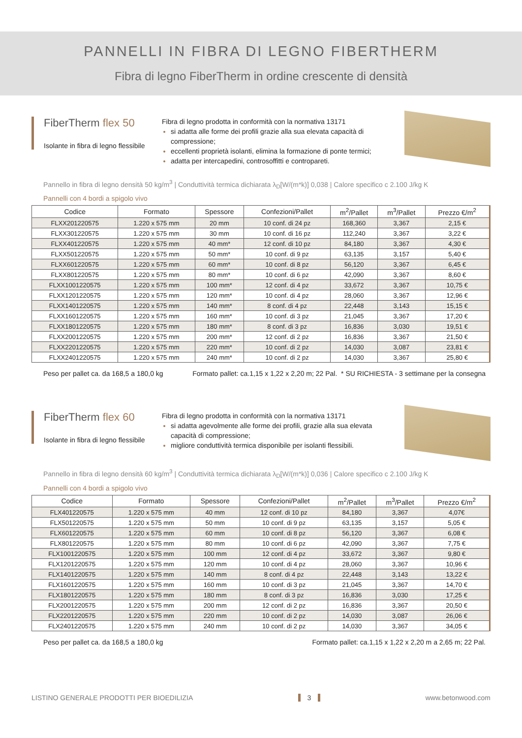PANNELLI IN FIBRA DI LEGNO FIBERTHERM
Fibra di legno FiberTherm in ordine crescente di densità
FiberTherm flex 50
Isolante in fibra di legno flessibile
Fibra di legno prodotta in conformità con la normativa 13171
si adatta alle forme dei profili grazie alla sua elevata capacità di compressione;
eccellenti proprietà isolanti, elimina la formazione di ponte termici;
adatta per intercapedini, controsoffitti e contropareti.
Pannello in fibra di legno densità 50 kg/m<sup>3</sup> | Conduttività termica dichiarata λ<sub>D</sub>[W/(m*k)] 0,038 | Calore specifico c 2.100 J/kg K
Pannelli con 4 bordi a spigolo vivo
| Codice | Formato | Spessore | Confezioni/Pallet | m<sup>2</sup>/Pallet | m<sup>3</sup>/Pallet | Prezzo €/m<sup>2</sup> |
| --- | --- | --- | --- | --- | --- | --- |
| FLXX201220575 | 1.220 x 575 mm | 20 mm | 10 conf. di 24 pz | 168,360 | 3,367 | 2,15 € |
| FLXX301220575 | 1.220 x 575 mm | 30 mm | 10 conf. di 16 pz | 112,240 | 3,367 | 3,22 € |
| FLXX401220575 | 1.220 x 575 mm | 40 mm* | 12 conf. di 10 pz | 84,180 | 3,367 | 4,30 € |
| FLXX501220575 | 1.220 x 575 mm | 50 mm* | 10 conf. di 9 pz | 63,135 | 3,157 | 5,40 € |
| FLXX601220575 | 1.220 x 575 mm | 60 mm* | 10 conf. di 8 pz | 56,120 | 3,367 | 6,45 € |
| FLXX801220575 | 1.220 x 575 mm | 80 mm* | 10 conf. di 6 pz | 42,090 | 3,367 | 8,60 € |
| FLXX1001220575 | 1.220 x 575 mm | 100 mm* | 12 conf. di 4 pz | 33,672 | 3,367 | 10,75 € |
| FLXX1201220575 | 1.220 x 575 mm | 120 mm* | 10 conf. di 4 pz | 28,060 | 3,367 | 12,96 € |
| FLXX1401220575 | 1.220 x 575 mm | 140 mm* | 8 conf. di 4 pz | 22,448 | 3,143 | 15,15 € |
| FLXX1601220575 | 1.220 x 575 mm | 160 mm* | 10 conf. di 3 pz | 21,045 | 3,367 | 17,20 € |
| FLXX1801220575 | 1.220 x 575 mm | 180 mm* | 8 conf. di 3 pz | 16,836 | 3,030 | 19,51 € |
| FLXX2001220575 | 1.220 x 575 mm | 200 mm* | 12 conf. di 2 pz | 16,836 | 3,367 | 21,50 € |
| FLXX2201220575 | 1.220 x 575 mm | 220 mm* | 10 conf. di 2 pz | 14,030 | 3,087 | 23,81 € |
| FLXX2401220575 | 1.220 x 575 mm | 240 mm* | 10 conf. di 2 pz | 14,030 | 3,367 | 25,80 € |
Peso per pallet ca. da 168,5 a 180,0 kg Formato pallet: ca.1,15 x 1,22 x 2,20 m; 22 Pal. * SU RICHIESTA - 3 settimane per la consegna
FiberTherm flex 60
Isolante in fibra di legno flessibile
Fibra di legno prodotta in conformità con la normativa 13171
si adatta agevolmente alle forme dei profili, grazie alla sua elevata capacità di compressione;
migliore conduttività termica disponibile per isolanti flessibili.
Pannello in fibra di legno densità 60 kg/m<sup>3</sup> | Conduttività termica dichiarata λ<sub>D</sub>[W/(m*k)] 0,036 | Calore specifico c 2.100 J/kg K
Pannelli con 4 bordi a spigolo vivo
| Codice | Formato | Spessore | Confezioni/Pallet | m<sup>2</sup>/Pallet | m<sup>3</sup>/Pallet | Prezzo €/m<sup>2</sup> |
| --- | --- | --- | --- | --- | --- | --- |
| FLX401220575 | 1.220 x 575 mm | 40 mm | 12 conf. di 10 pz | 84,180 | 3,367 | 4,07€ |
| FLX501220575 | 1.220 x 575 mm | 50 mm | 10 conf. di 9 pz | 63,135 | 3,157 | 5,05 € |
| FLX601220575 | 1.220 x 575 mm | 60 mm | 10 conf. di 8 pz | 56,120 | 3,367 | 6,08 € |
| FLX801220575 | 1.220 x 575 mm | 80 mm | 10 conf. di 6 pz | 42,090 | 3,367 | 7,75 € |
| FLX1001220575 | 1.220 x 575 mm | 100 mm | 12 conf. di 4 pz | 33,672 | 3,367 | 9,80 € |
| FLX1201220575 | 1.220 x 575 mm | 120 mm | 10 conf. di 4 pz | 28,060 | 3,367 | 10,96 € |
| FLX1401220575 | 1.220 x 575 mm | 140 mm | 8 conf. di 4 pz | 22,448 | 3,143 | 13,22 € |
| FLX1601220575 | 1.220 x 575 mm | 160 mm | 10 conf. di 3 pz | 21,045 | 3,367 | 14,70 € |
| FLX1801220575 | 1.220 x 575 mm | 180 mm | 8 conf. di 3 pz | 16,836 | 3,030 | 17,25 € |
| FLX2001220575 | 1.220 x 575 mm | 200 mm | 12 conf. di 2 pz | 16,836 | 3,367 | 20,50 € |
| FLX2201220575 | 1.220 x 575 mm | 220 mm | 10 conf. di 2 pz | 14,030 | 3,087 | 26,06 € |
| FLX2401220575 | 1.220 x 575 mm | 240 mm | 10 conf. di 2 pz | 14,030 | 3,367 | 34,05 € |
Peso per pallet ca. da 168,5 a 180,0 kg Formato pallet: ca.1,15 x 1,22 x 2,20 m a 2,65 m; 22 Pal.
LISTINO GENERALE PRODOTTI PER BIOEDILIZIA 3 www.betonwood.com